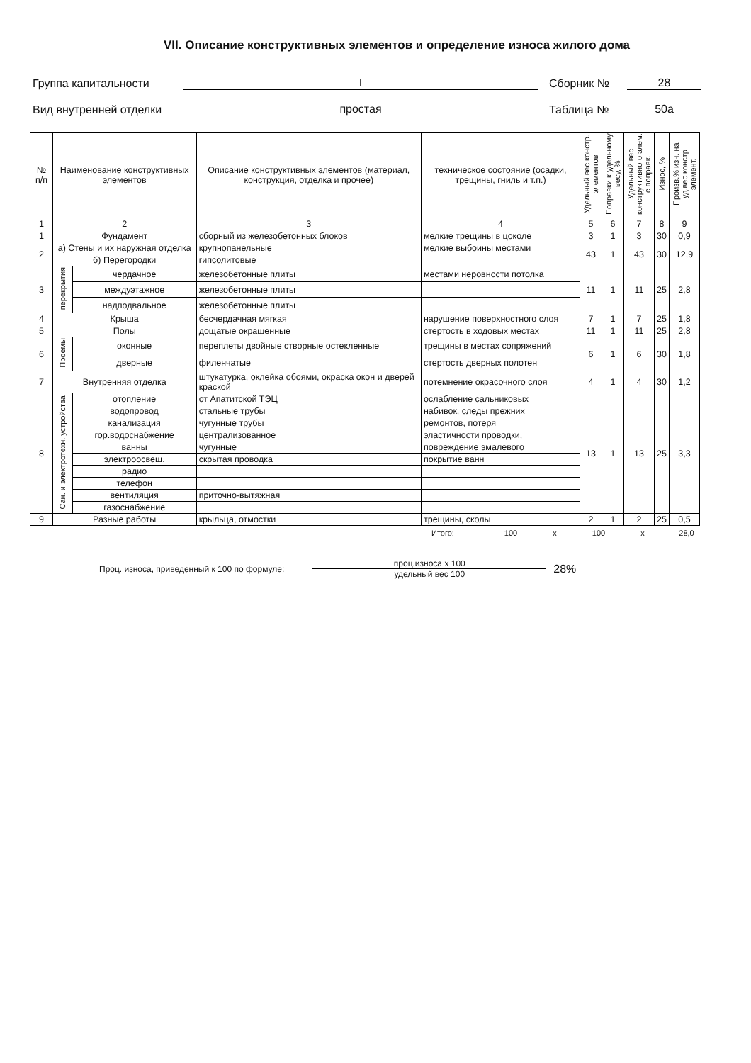VII. Описание конструктивных элементов и определение износа жилого дома
Группа капитальности I Сборник № 28
Вид внутренней отделки простая Таблица № 50а
| № п/п | Наименование конструктивных элементов | | Описание конструктивных элементов (материал, конструкция, отделка и прочее) | техническое состояние (осадки, трещины, гниль и т.п.) | Удельный вес констр. элементов | Поправки к удельному весу, % | Удельный вес конструктивного элем. с поправк. | Износ, % | Произв.% изн. на уд.вес констр элемент. |
| --- | --- | --- | --- | --- | --- | --- | --- | --- | --- |
| 1 | 2 | | 3 | 4 | 5 | 6 | 7 | 8 | 9 |
| 1 | Фундамент | | сборный из железобетонных блоков | мелкие трещины в цоколе | 3 | 1 | 3 | 30 | 0,9 |
| 2 | а) Стены и их наружная отделка | | крупнопанельные | мелкие выбоины местами | 43 | 1 | 43 | 30 | 12,9 |
| | б) Перегородки | | гипсолитовые | | | | | | |
| 3 | перекрытия | чердачное | железобетонные плиты | местами неровности потолка | 11 | 1 | 11 | 25 | 2,8 |
| | | междуэтажное | железобетонные плиты | | | | | | |
| | | надподвальное | железобетонные плиты | | | | | | |
| 4 | Крыша | | бесчердачная мягкая | нарушение поверхностного слоя | 7 | 1 | 7 | 25 | 1,8 |
| 5 | Полы | | дощатые окрашенные | стертость в ходовых местах | 11 | 1 | 11 | 25 | 2,8 |
| 6 | Проемы | оконные | переплеты двойные створные остекленные | трещины в местах сопряжений | 6 | 1 | 6 | 30 | 1,8 |
| | | дверные | филенчатые | стертость дверных полотен | | | | | |
| 7 | Внутренняя отделка | | штукатурка, оклейка обоями, окраска окон и дверей краской | потемнение окрасочного слоя | 4 | 1 | 4 | 30 | 1,2 |
| 8 | Сан. и электротехн. устройства | отопление | от Апатитской ТЭЦ | ослабление сальниковых | 13 | 1 | 13 | 25 | 3,3 |
| | | водопровод | стальные трубы | набивок, следы прежних | | | | | |
| | | канализация | чугунные трубы | ремонтов, потеря | | | | | |
| | | гор.водоснабжение | централизованное | эластичности проводки, | | | | | |
| | | ванны | чугунные | повреждение эмалевого | | | | | |
| | | электроосвещ. | скрытая проводка | покрытие ванн | | | | | |
| | | радио | | | | | | | |
| | | телефон | | | | | | | |
| | | вентиляция | приточно-вытяжная | | | | | | |
| | | газоснабжение | | | | | | | |
| 9 | Разные работы | | крыльца, отмостки | трещины, сколы | 2 | 1 | 2 | 25 | 0,5 |
Итого: 100 х 100 х 28,0
Проц. износа, приведенный к 100 по формуле:
проц.износа х 100
удельный вес 100
28%